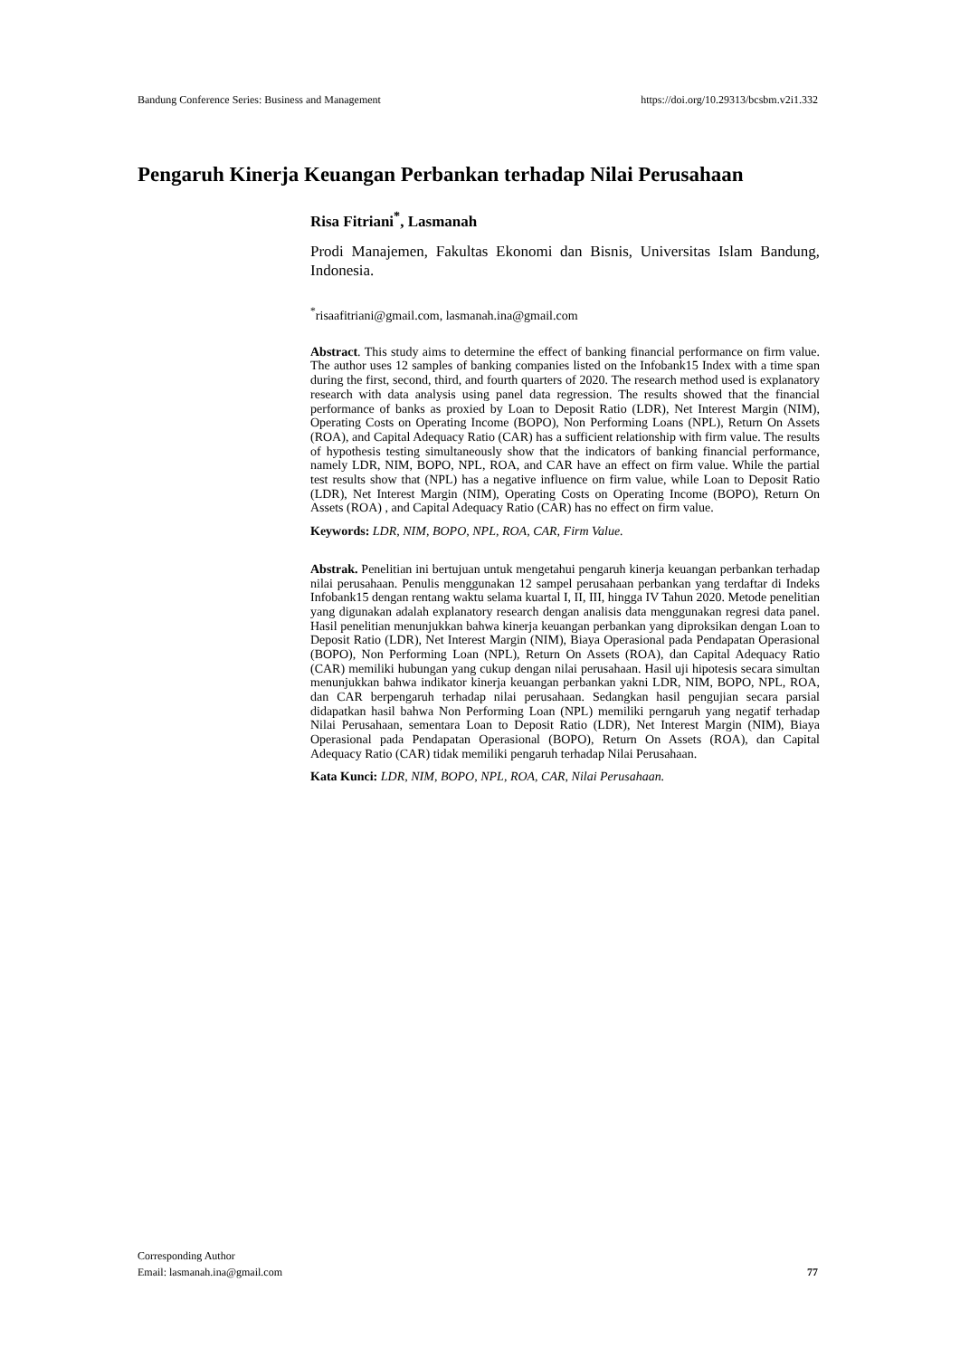Bandung Conference Series: Business and Management https://doi.org/10.29313/bcsbm.v2i1.332
Pengaruh Kinerja Keuangan Perbankan terhadap Nilai Perusahaan
Risa Fitriani<sup>*</sup>, Lasmanah
Prodi Manajemen, Fakultas Ekonomi dan Bisnis, Universitas Islam Bandung, Indonesia.
<sup>*</sup> risaafitriani@gmail.com, lasmanah.ina@gmail.com
Abstract. This study aims to determine the effect of banking financial performance on firm value. The author uses 12 samples of banking companies listed on the Infobank15 Index with a time span during the first, second, third, and fourth quarters of 2020. The research method used is explanatory research with data analysis using panel data regression. The results showed that the financial performance of banks as proxied by Loan to Deposit Ratio (LDR), Net Interest Margin (NIM), Operating Costs on Operating Income (BOPO), Non Performing Loans (NPL), Return On Assets (ROA), and Capital Adequacy Ratio (CAR) has a sufficient relationship with firm value. The results of hypothesis testing simultaneously show that the indicators of banking financial performance, namely LDR, NIM, BOPO, NPL, ROA, and CAR have an effect on firm value. While the partial test results show that (NPL) has a negative influence on firm value, while Loan to Deposit Ratio (LDR), Net Interest Margin (NIM), Operating Costs on Operating Income (BOPO), Return On Assets (ROA) , and Capital Adequacy Ratio (CAR) has no effect on firm value.
Keywords: LDR, NIM, BOPO, NPL, ROA, CAR, Firm Value.
Abstrak. Penelitian ini bertujuan untuk mengetahui pengaruh kinerja keuangan perbankan terhadap nilai perusahaan. Penulis menggunakan 12 sampel perusahaan perbankan yang terdaftar di Indeks Infobank15 dengan rentang waktu selama kuartal I, II, III, hingga IV Tahun 2020. Metode penelitian yang digunakan adalah explanatory research dengan analisis data menggunakan regresi data panel. Hasil penelitian menunjukkan bahwa kinerja keuangan perbankan yang diproksikan dengan Loan to Deposit Ratio (LDR), Net Interest Margin (NIM), Biaya Operasional pada Pendapatan Operasional (BOPO), Non Performing Loan (NPL), Return On Assets (ROA), dan Capital Adequacy Ratio (CAR) memiliki hubungan yang cukup dengan nilai perusahaan. Hasil uji hipotesis secara simultan menunjukkan bahwa indikator kinerja keuangan perbankan yakni LDR, NIM, BOPO, NPL, ROA, dan CAR berpengaruh terhadap nilai perusahaan. Sedangkan hasil pengujian secara parsial didapatkan hasil bahwa Non Performing Loan (NPL) memiliki perngaruh yang negatif terhadap Nilai Perusahaan, sementara Loan to Deposit Ratio (LDR), Net Interest Margin (NIM), Biaya Operasional pada Pendapatan Operasional (BOPO), Return On Assets (ROA), dan Capital Adequacy Ratio (CAR) tidak memiliki pengaruh terhadap Nilai Perusahaan.
Kata Kunci: LDR, NIM, BOPO, NPL, ROA, CAR, Nilai Perusahaan.
Corresponding Author
Email: lasmanah.ina@gmail.com
77